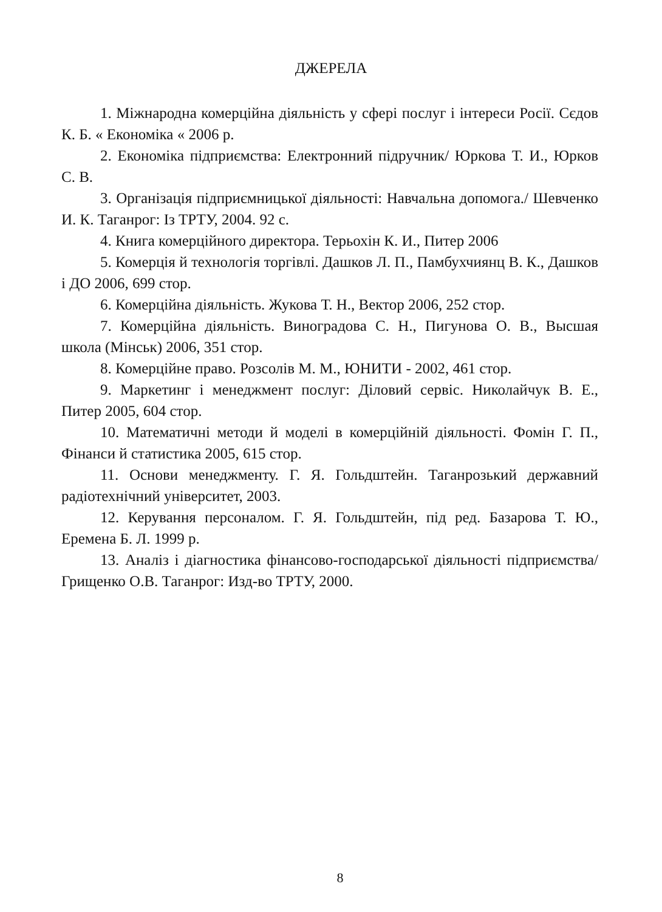ДЖЕРЕЛА
1. Міжнародна комерційна діяльність у сфері послуг і інтереси Росії. Сєдов К. Б. « Економіка « 2006 р.
2. Економіка підприємства: Електронний підручник/ Юркова Т. И., Юрков С. В.
3. Організація підприємницької діяльності: Навчальна допомога./ Шевченко И. К. Таганрог: Із ТРТУ, 2004. 92 с.
4. Книга комерційного директора. Терьохін К. И., Питер 2006
5. Комерція й технологія торгівлі. Дашков Л. П., Памбухчиянц В. К., Дашков і ДО 2006, 699 стор.
6. Комерційна діяльність. Жукова Т. Н., Вектор 2006, 252 стор.
7. Комерційна діяльність. Виноградова С. Н., Пигунова О. В., Высшая школа (Мінськ) 2006, 351 стор.
8. Комерційне право. Розсолів М. М., ЮНИТИ - 2002, 461 стор.
9. Маркетинг і менеджмент послуг: Діловий сервіс. Николайчук В. Е., Питер 2005, 604 стор.
10. Математичні методи й моделі в комерційній діяльності. Фомін Г. П., Фінанси й статистика 2005, 615 стор.
11. Основи менеджменту. Г. Я. Гольдштейн. Таганрозький державний радіотехнічний університет, 2003.
12. Керування персоналом. Г. Я. Гольдштейн, під ред. Базарова Т. Ю., Еремена Б. Л. 1999 р.
13. Аналіз і діагностика фінансово-господарської діяльності підприємства/ Грищенко О.В. Таганрог: Изд-во ТРТУ, 2000.
8